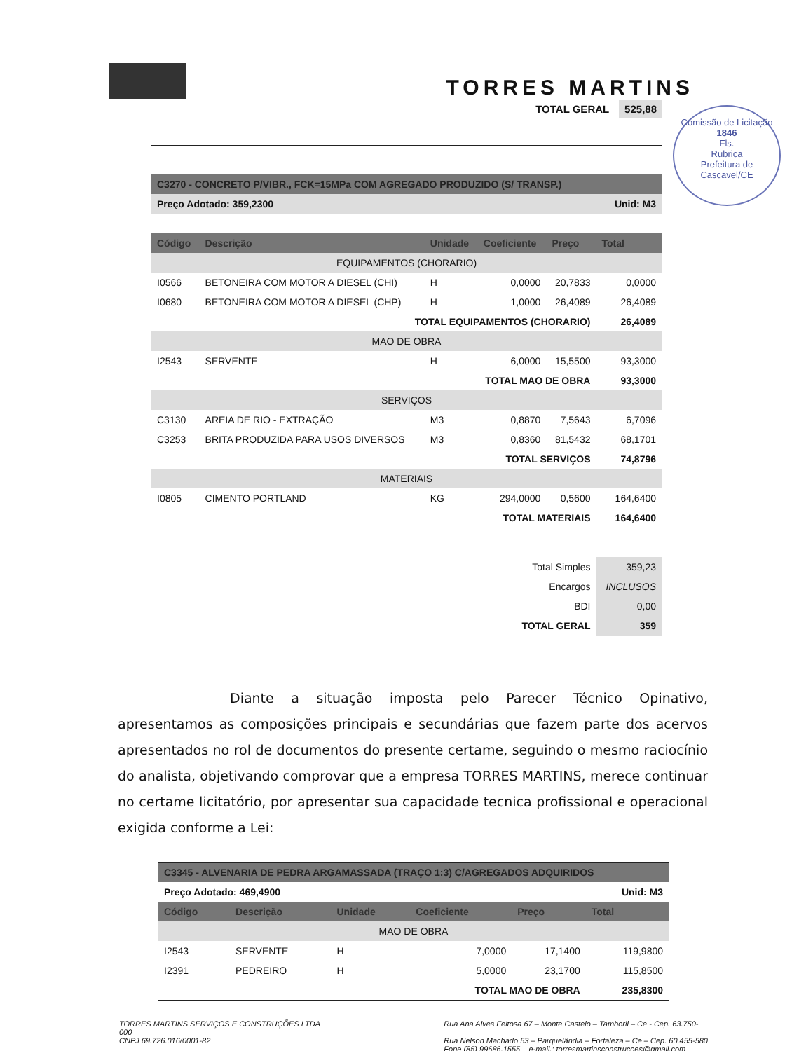TORRES MARTINS
Comissão de Licitação
1846
Fls.
Rubrica
Prefeitura de Cascavel/CE
TOTAL GERAL 525,88
| C3270 - CONCRETO P/VIBR., FCK=15MPa COM AGREGADO PRODUZIDO (S/ TRANSP.) | | | | | |
| Preço Adotado: 359,2300 | | | | Unid: M3 | |
| Código | Descrição | Unidade | Coeficiente | Preço | Total |
| EQUIPAMENTOS (CHORARIO) | | | | | |
| I0566 | BETONEIRA COM MOTOR A DIESEL (CHI) | H | 0,0000 | 20,7833 | 0,0000 |
| I0680 | BETONEIRA COM MOTOR A DIESEL (CHP) | H | 1,0000 | 26,4089 | 26,4089 |
| TOTAL EQUIPAMENTOS (CHORARIO) | | | | | 26,4089 |
| MAO DE OBRA | | | | | |
| I2543 | SERVENTE | H | 6,0000 | 15,5500 | 93,3000 |
| TOTAL MAO DE OBRA | | | | | 93,3000 |
| SERVIÇOS | | | | | |
| C3130 | AREIA DE RIO - EXTRAÇÃO | M3 | 0,8870 | 7,5643 | 6,7096 |
| C3253 | BRITA PRODUZIDA PARA USOS DIVERSOS | M3 | 0,8360 | 81,5432 | 68,1701 |
| TOTAL SERVIÇOS | | | | | 74,8796 |
| MATERIAIS | | | | | |
| I0805 | CIMENTO PORTLAND | KG | 294,0000 | 0,5600 | 164,6400 |
| TOTAL MATERIAIS | | | | | 164,6400 |
| Total Simples | | | | | 359,23 |
| Encargos | | | | | INCLUSOS |
| BDI | | | | | 0,00 |
| TOTAL GERAL | | | | | 359 |
Diante a situação imposta pelo Parecer Técnico Opinativo, apresentamos as composições principais e secundárias que fazem parte dos acervos apresentados no rol de documentos do presente certame, seguindo o mesmo raciocínio do analista, objetivando comprovar que a empresa TORRES MARTINS, merece continuar no certame licitatório, por apresentar sua capacidade tecnica profissional e operacional exigida conforme a Lei:
| C3345 - ALVENARIA DE PEDRA ARGAMASSADA (TRAÇO 1:3) C/AGREGADOS ADQUIRIDOS | | | | | |
| Preço Adotado: 469,4900 | | | | Unid: M3 | |
| Código | Descrição | Unidade | Coeficiente | Preço | Total |
| MAO DE OBRA | | | | | |
| I2543 | SERVENTE | H | 7,0000 | 17,1400 | 119,9800 |
| I2391 | PEDREIRO | H | 5,0000 | 23,1700 | 115,8500 |
| TOTAL MAO DE OBRA | | | | | 235,8300 |
TORRES MARTINS SERVIÇOS E CONSTRUÇÕES LTDA
000
CNPJ 69.726.016/0001-82
Rua Ana Alves Feitosa 67 – Monte Castelo – Tamboril – Ce - Cep. 63.750-
Rua Nelson Machado 53 – Parquelândia – Fortaleza – Ce – Cep. 60.455-580
Fone (85) 99686.1555 e-mail.: torresmartinsconstrucoes@gmail.com